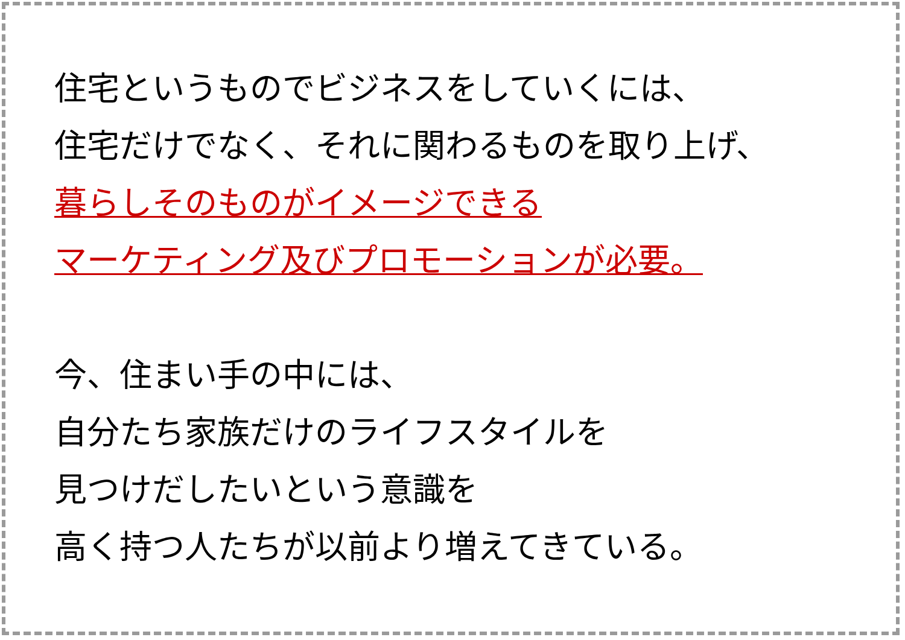住宅というものでビジネスをしていくには、
住宅だけでなく、それに関わるものを取り上げ、
暮らしそのものがイメージできる
マーケティング及びプロモーションが必要。
今、住まい手の中には、
自分たち家族だけのライフスタイルを
見つけだしたいという意識を
高く持つ人たちが以前より増えてきている。